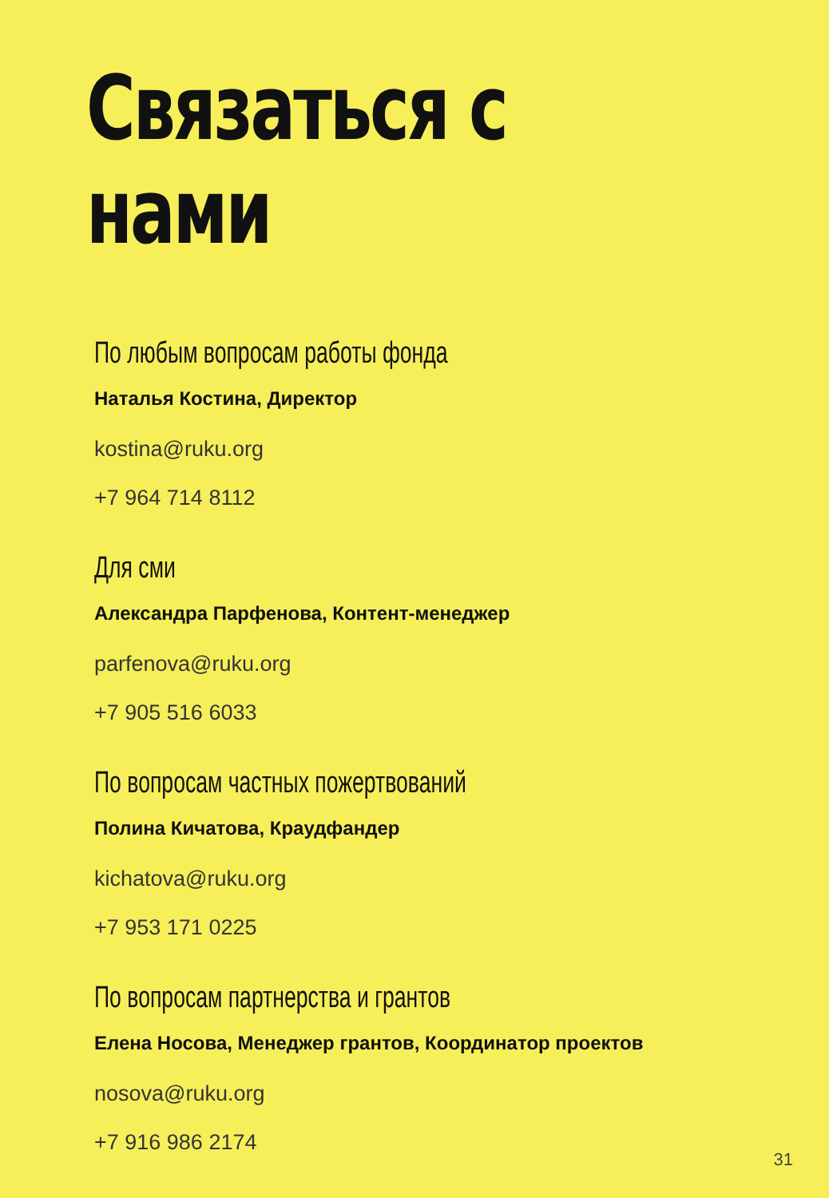Связаться с нами
По любым вопросам работы фонда
Наталья Костина, Директор
kostina@ruku.org
+7 964 714 8112
Для сми
Александра Парфенова, Контент-менеджер
parfenova@ruku.org
+7 905 516 6033
По вопросам частных пожертвований
Полина Кичатова, Краудфандер
kichatova@ruku.org
+7 953 171 0225
По вопросам партнерства и грантов
Елена Носова, Менеджер грантов, Координатор проектов
nosova@ruku.org
+7 916 986 2174
31